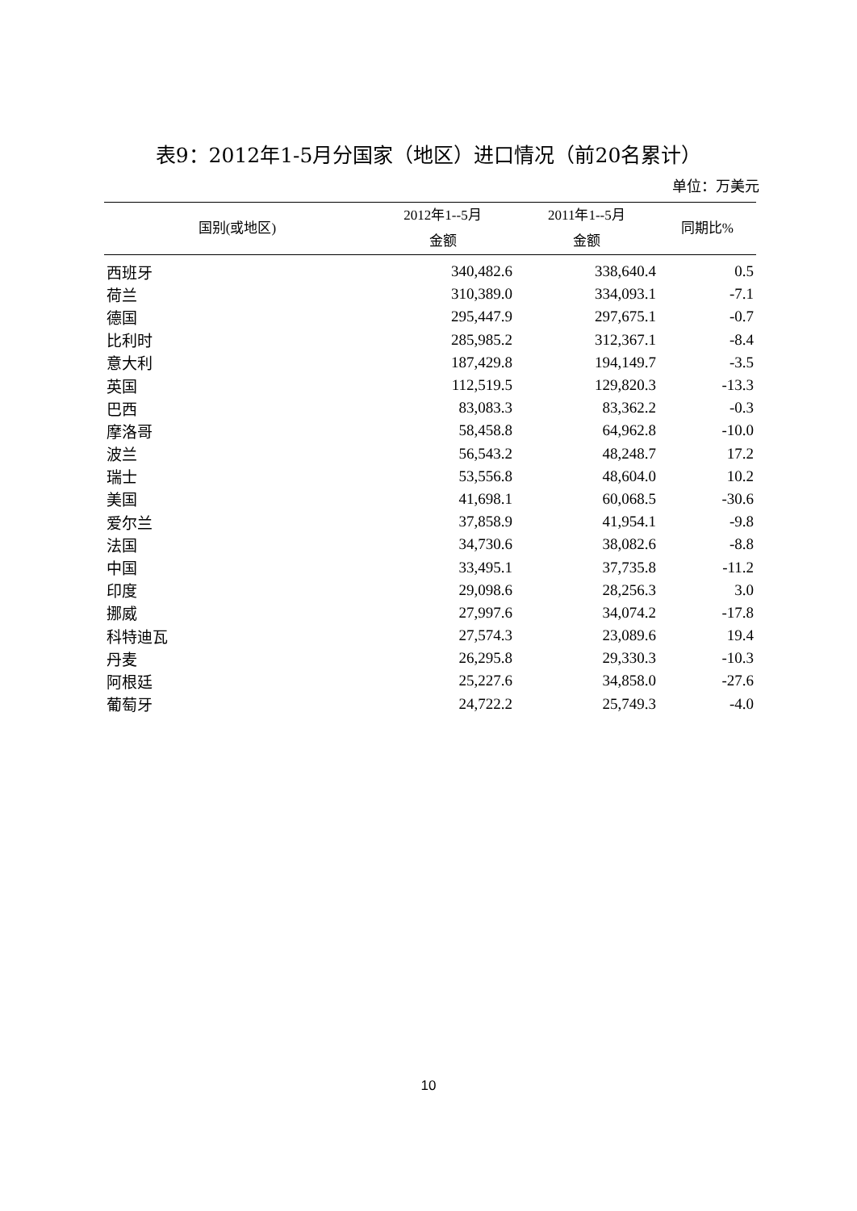表9：2012年1-5月分国家（地区）进口情况（前20名累计）
单位：万美元
| 国别(或地区) | 2012年1--5月 金额 | 2011年1--5月 金额 | 同期比% |
| --- | --- | --- | --- |
| 西班牙 | 340,482.6 | 338,640.4 | 0.5 |
| 荷兰 | 310,389.0 | 334,093.1 | -7.1 |
| 德国 | 295,447.9 | 297,675.1 | -0.7 |
| 比利时 | 285,985.2 | 312,367.1 | -8.4 |
| 意大利 | 187,429.8 | 194,149.7 | -3.5 |
| 英国 | 112,519.5 | 129,820.3 | -13.3 |
| 巴西 | 83,083.3 | 83,362.2 | -0.3 |
| 摩洛哥 | 58,458.8 | 64,962.8 | -10.0 |
| 波兰 | 56,543.2 | 48,248.7 | 17.2 |
| 瑞士 | 53,556.8 | 48,604.0 | 10.2 |
| 美国 | 41,698.1 | 60,068.5 | -30.6 |
| 爱尔兰 | 37,858.9 | 41,954.1 | -9.8 |
| 法国 | 34,730.6 | 38,082.6 | -8.8 |
| 中国 | 33,495.1 | 37,735.8 | -11.2 |
| 印度 | 29,098.6 | 28,256.3 | 3.0 |
| 挪威 | 27,997.6 | 34,074.2 | -17.8 |
| 科特迪瓦 | 27,574.3 | 23,089.6 | 19.4 |
| 丹麦 | 26,295.8 | 29,330.3 | -10.3 |
| 阿根廷 | 25,227.6 | 34,858.0 | -27.6 |
| 葡萄牙 | 24,722.2 | 25,749.3 | -4.0 |
10